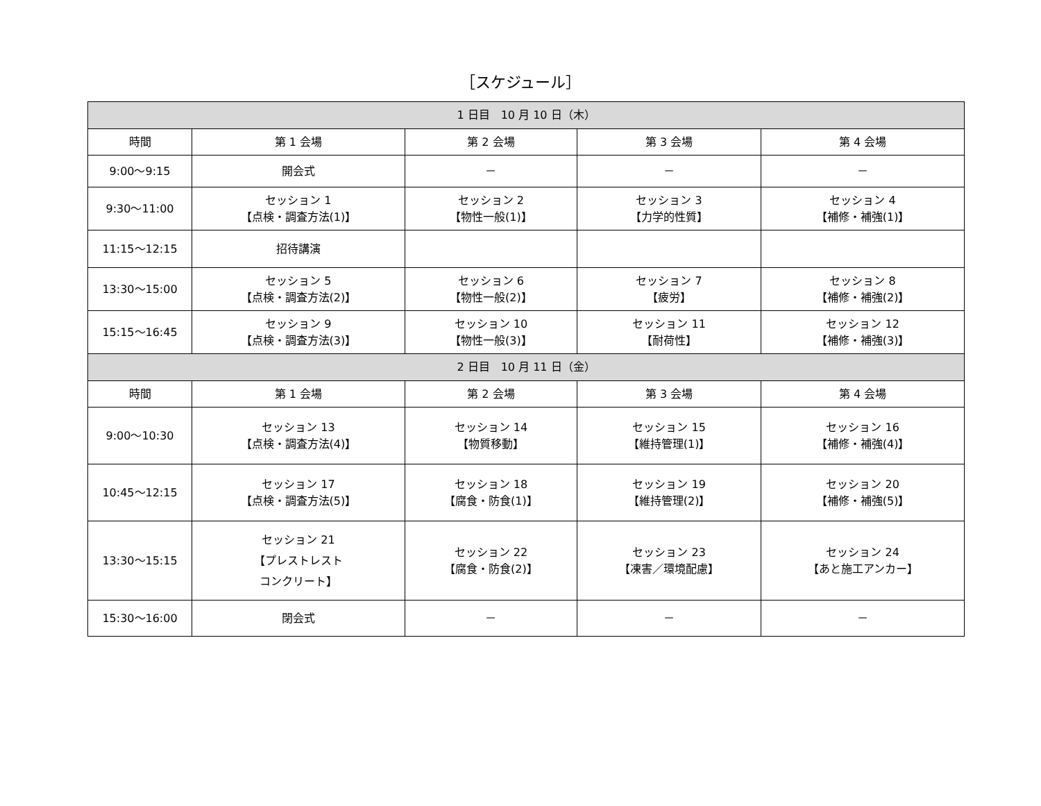［スケジュール］
| 1 日目 10 月 10 日（木） | | | | |
| --- | --- | --- | --- | --- |
| 時間 | 第 1 会場 | 第 2 会場 | 第 3 会場 | 第 4 会場 |
| 9:00～9:15 | 開会式 | － | － | － |
| 9:30～11:00 | セッション 1 【点検・調査方法(1)】 | セッション 2 【物性一般(1)】 | セッション 3 【力学的性質】 | セッション 4 【補修・補強(1)】 |
| 11:15～12:15 | 招待講演 | | | |
| 13:30～15:00 | セッション 5 【点検・調査方法(2)】 | セッション 6 【物性一般(2)】 | セッション 7 【疲労】 | セッション 8 【補修・補強(2)】 |
| 15:15～16:45 | セッション 9 【点検・調査方法(3)】 | セッション 10 【物性一般(3)】 | セッション 11 【耐荷性】 | セッション 12 【補修・補強(3)】 |
| 2 日目 10 月 11 日（金） | | | | |
| 時間 | 第 1 会場 | 第 2 会場 | 第 3 会場 | 第 4 会場 |
| 9:00～10:30 | セッション 13 【点検・調査方法(4)】 | セッション 14 【物質移動】 | セッション 15 【維持管理(1)】 | セッション 16 【補修・補強(4)】 |
| 10:45～12:15 | セッション 17 【点検・調査方法(5)】 | セッション 18 【腐食・防食(1)】 | セッション 19 【維持管理(2)】 | セッション 20 【補修・補強(5)】 |
| 13:30～15:15 | セッション 21 【プレストレスト コンクリート】 | セッション 22 【腐食・防食(2)】 | セッション 23 【凍害／環境配慮】 | セッション 24 【あと施工アンカー】 |
| 15:30～16:00 | 閉会式 | － | － | － |